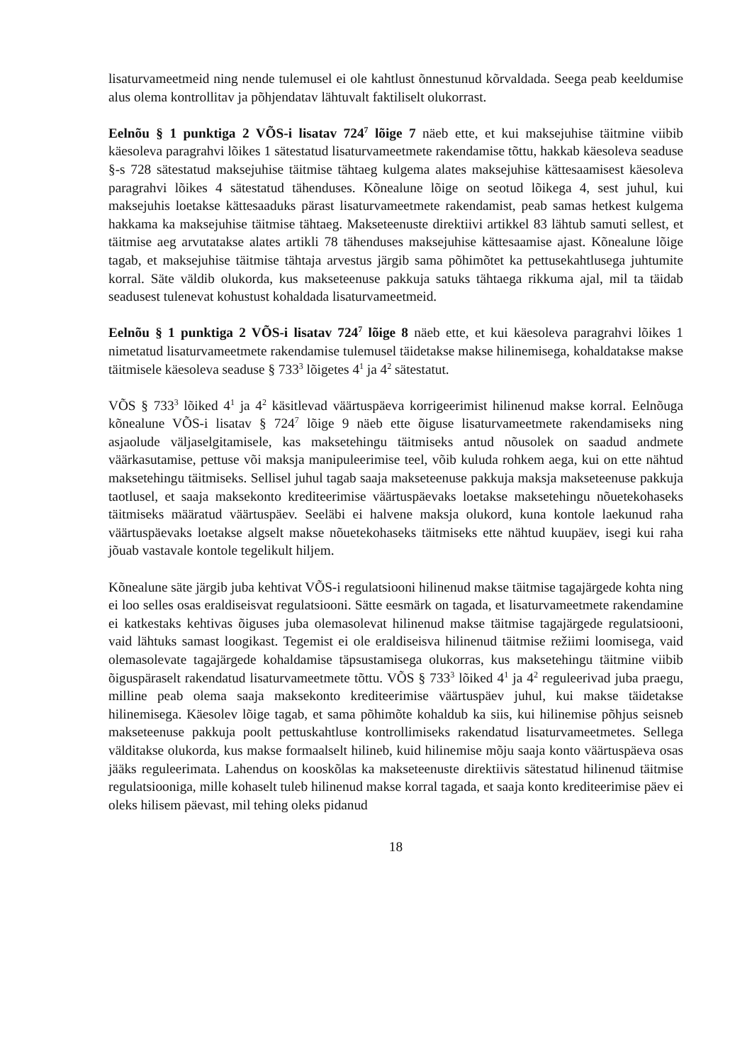lisaturvameetmeid ning nende tulemusel ei ole kahtlust õnnestunud kõrvaldada. Seega peab keeldumise alus olema kontrollitav ja põhjendatav lähtuvalt faktiliselt olukorrast.
Eelnõu § 1 punktiga 2 VÕS-i lisatav 724<sup>7</sup> lõige 7 näeb ette, et kui maksejuhise täitmine viibib käesoleva paragrahvi lõikes 1 sätestatud lisaturvameetmete rakendamise tõttu, hakkab käesoleva seaduse §-s 728 sätestatud maksejuhise täitmise tähtaeg kulgema alates maksejuhise kättesaamisest käesoleva paragrahvi lõikes 4 sätestatud tähenduses. Kõnealune lõige on seotud lõikega 4, sest juhul, kui maksejuhis loetakse kättesaaduks pärast lisaturvameetmete rakendamist, peab samas hetkest kulgema hakkama ka maksejuhise täitmise tähtaeg. Makseteenuste direktiivi artikkel 83 lähtub samuti sellest, et täitmise aeg arvutatakse alates artikli 78 tähenduses maksejuhise kättesaamise ajast. Kõnealune lõige tagab, et maksejuhise täitmise tähtaja arvestus järgib sama põhimõtet ka pettusekahtlusega juhtumite korral. Säte väldib olukorda, kus makseteenuse pakkuja satuks tähtaega rikkuma ajal, mil ta täidab seadusest tulenevat kohustust kohaldada lisaturvameetmeid.
Eelnõu § 1 punktiga 2 VÕS-i lisatav 724<sup>7</sup> lõige 8 näeb ette, et kui käesoleva paragrahvi lõikes 1 nimetatud lisaturvameetmete rakendamise tulemusel täidetakse makse hilinemisega, kohaldatakse makse täitmisele käesoleva seaduse § 733<sup>3</sup> lõigetes 4<sup>1</sup> ja 4<sup>2</sup> sätestatut.
VÕS § 733<sup>3</sup> lõiked 4<sup>1</sup> ja 4<sup>2</sup> käsitlevad väärtuspäeva korrigeerimist hilinenud makse korral. Eelnõuga kõnealune VÕS-i lisatav § 724<sup>7</sup> lõige 9 näeb ette õiguse lisaturvameetmete rakendamiseks ning asjaolude väljaselgitamisele, kas maksetehingu täitmiseks antud nõusolek on saadud andmete väärkasutamise, pettuse või maksja manipuleerimise teel, võib kuluda rohkem aega, kui on ette nähtud maksetehingu täitmiseks. Sellisel juhul tagab saaja makseteenuse pakkuja maksja makseteenuse pakkuja taotlusel, et saaja maksekonto krediteerimise väärtuspäevaks loetakse maksetehingu nõuetekohaseks täitmiseks määratud väärtuspäev. Seeläbi ei halvene maksja olukord, kuna kontole laekunud raha väärtuspäevaks loetakse algselt makse nõuetekohaseks täitmiseks ette nähtud kuupäev, isegi kui raha jõuab vastavale kontole tegelikult hiljem.
Kõnealune säte järgib juba kehtivat VÕS-i regulatsiooni hilinenud makse täitmise tagajärgede kohta ning ei loo selles osas eraldiseisvat regulatsiooni. Sätte eesmärk on tagada, et lisaturvameetmete rakendamine ei katkestaks kehtivas õiguses juba olemasolevat hilinenud makse täitmise tagajärgede regulatsiooni, vaid lähtuks samast loogikast. Tegemist ei ole eraldiseisva hilinenud täitmise režiimi loomisega, vaid olemasolevate tagajärgede kohaldamise täpsustamisega olukorras, kus maksetehingu täitmine viibib õiguspäraselt rakendatud lisaturvameetmete tõttu. VÕS § 733<sup>3</sup> lõiked 4<sup>1</sup> ja 4<sup>2</sup> reguleerivad juba praegu, milline peab olema saaja maksekonto krediteerimise väärtuspäev juhul, kui makse täidetakse hilinemisega. Käesolev lõige tagab, et sama põhimõte kohaldub ka siis, kui hilinemise põhjus seisneb makseteenuse pakkuja poolt pettuskahtluse kontrollimiseks rakendatud lisaturvameetmetes. Sellega välditakse olukorda, kus makse formaalselt hilineb, kuid hilinemise mõju saaja konto väärtuspäeva osas jääks reguleerimata. Lahendus on kooskõlas ka makseteenuste direktiivis sätestatud hilinenud täitmise regulatsiooniga, mille kohaselt tuleb hilinenud makse korral tagada, et saaja konto krediteerimise päev ei oleks hilisem päevast, mil tehing oleks pidanud
18